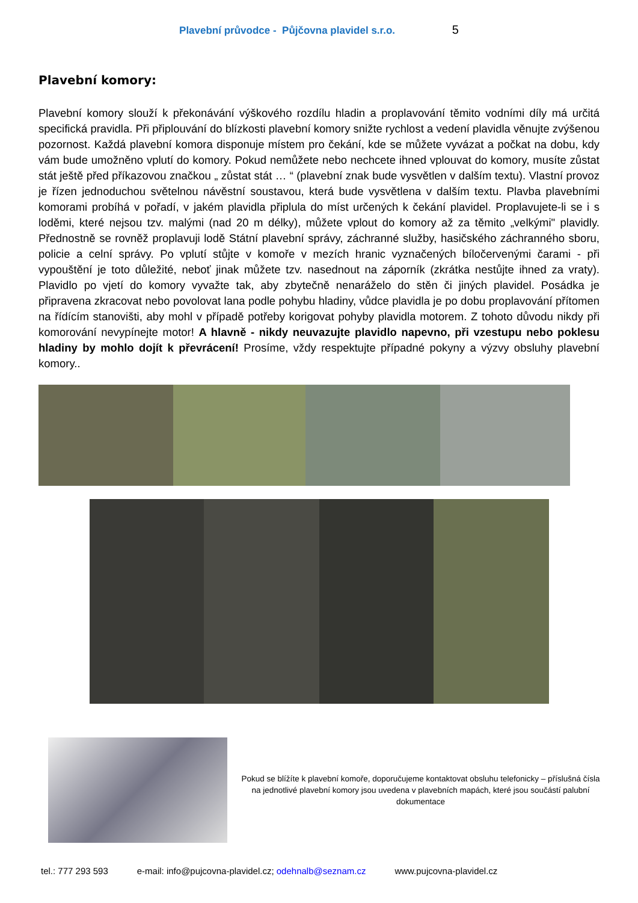Plavební průvodce - Půjčovna plavidel s.r.o. 5
Plavební komory:
Plavební komory slouží k překonávání výškového rozdílu hladin a proplavování těmito vodními díly má určitá specifická pravidla. Při připlouvání do blízkosti plavební komory snižte rychlost a vedení plavidla věnujte zvýšenou pozornost. Každá plavební komora disponuje místem pro čekání, kde se můžete vyvázat a počkat na dobu, kdy vám bude umožněno vplutí do komory. Pokud nemůžete nebo nechcete ihned vplouvat do komory, musíte zůstat stát ještě před příkazovou značkou „ zůstat stát … “ (plavební znak bude vysvětlen v dalším textu). Vlastní provoz je řízen jednoduchou světelnou návěstní soustavou, která bude vysvětlena v dalším textu. Plavba plavebními komorami probíhá v pořadí, v jakém plavidla připlula do míst určených k čekání plavidel. Proplavujete-li se i s loděmi, které nejsou tzv. malými (nad 20 m délky), můžete vplout do komory až za těmito „velkými" plavidly. Přednostně se rovněž proplavuji lodě Státní plavební správy, záchranné služby, hasičského záchranného sboru, policie a celní správy. Po vplutí stůjte v komoře v mezích hranic vyznačených bíločervenými čarami - při vypouštění je toto důležité, neboť jinak můžete tzv. nasednout na záporník (zkrátka nestůjte ihned za vraty). Plavidlo po vjetí do komory vyvažte tak, aby zbytečně nenaráželo do stěn či jiných plavidel. Posádka je připravena zkracovat nebo povolovat lana podle pohybu hladiny, vůdce plavidla je po dobu proplavování přítomen na řídícím stanovišti, aby mohl v případě potřeby korigovat pohyby plavidla motorem. Z tohoto důvodu nikdy při komorování nevypínejte motor! A hlavně - nikdy neuvazujte plavidlo napevno, při vzestupu nebo poklesu hladiny by mohlo dojít k převrácení! Prosíme, vždy respektujte případné pokyny a výzvy obsluhy plavební komory..
Pokud se blížíte k plavební komoře, doporučujeme kontaktovat obsluhu telefonicky – příslušná čísla na jednotlivé plavební komory jsou uvedena v plavebních mapách, které jsou součástí palubní dokumentace
tel.: 777 293 593 e-mail: info@pujcovna-plavidel.cz; odehnalb@seznam.cz www.pujcovna-plavidel.cz